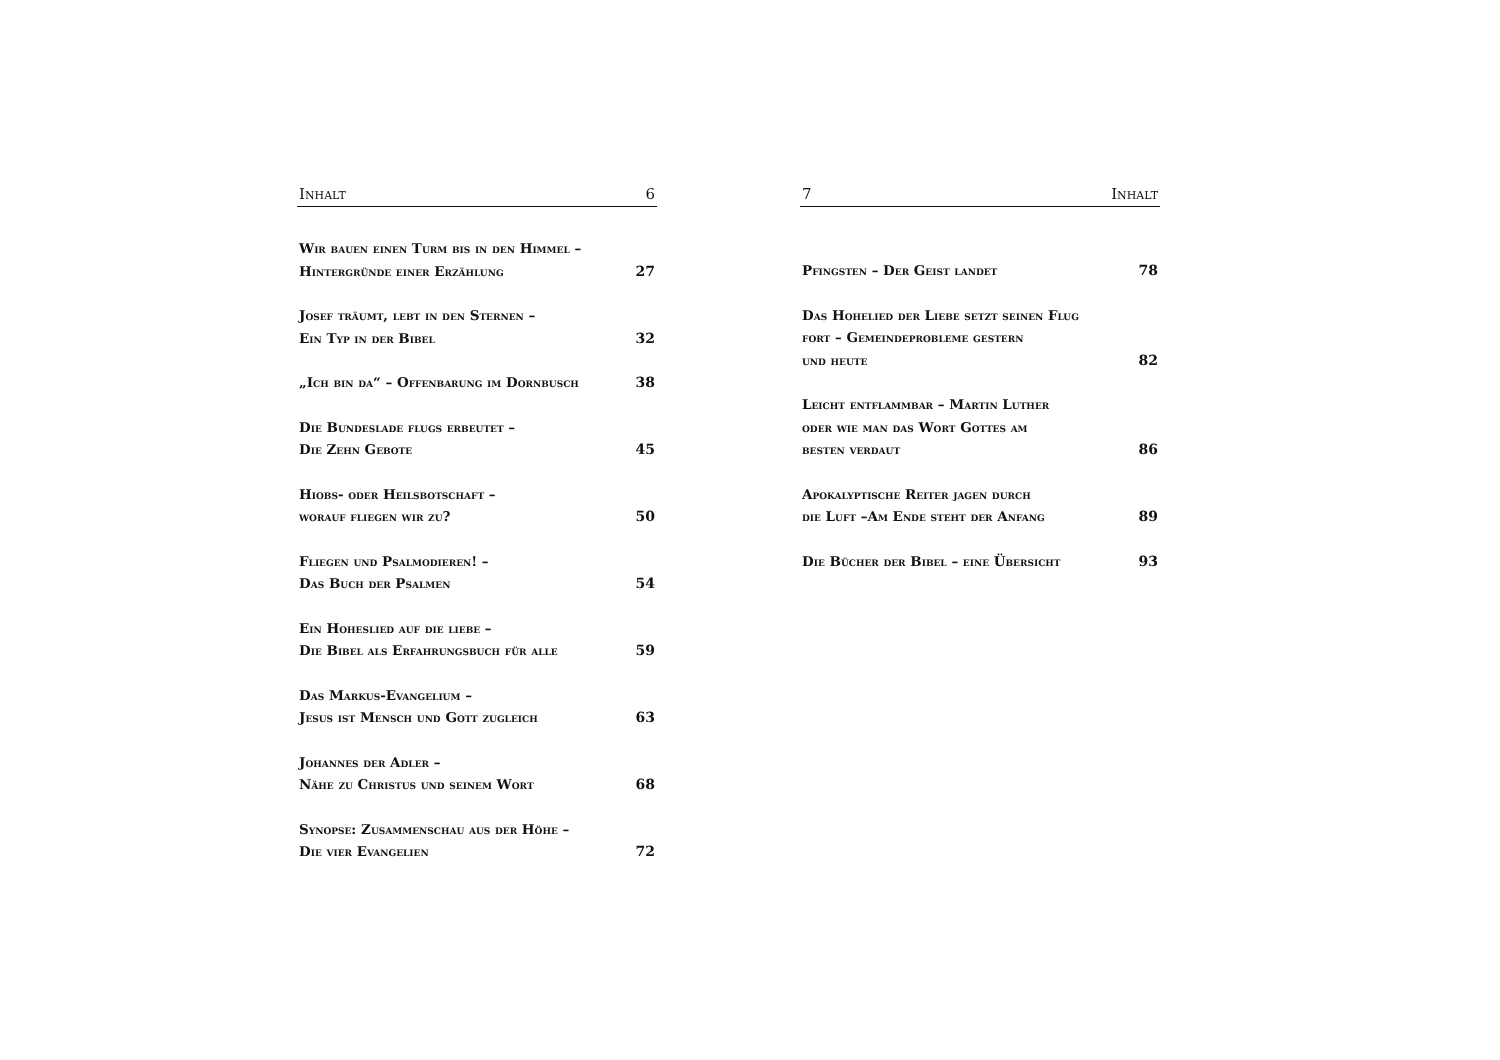Inhalt 6
Wir bauen einen Turm bis in den Himmel –
Hintergründe einer Erzählung
27
Josef träumt, lebt in den Sternen –
Ein Typ in der Bibel
32
„Ich bin da“ – Offenbarung im Dornbusch
38
Die Bundeslade flugs erbeutet –
Die Zehn Gebote
45
Hiobs- oder Heilsbotschaft –
worauf fliegen wir zu?
50
Fliegen und Psalmodieren! –
Das Buch der Psalmen
54
Ein Hoheslied auf die liebe –
Die Bibel als Erfahrungsbuch für alle
59
Das Markus-Evangelium –
Jesus ist Mensch und Gott zugleich
63
Johannes der Adler –
Nähe zu Christus und seinem Wort
68
Synopse: Zusammenschau aus der Höhe –
Die vier Evangelien
72
7 Inhalt
Pfingsten – Der Geist landet
78
Das Hohelied der Liebe setzt seinen Flug
fort – Gemeindeprobleme gestern
und heute
82
Leicht entflammbar – Martin Luther
oder wie man das Wort Gottes am
besten verdaut
86
Apokalyptische Reiter jagen durch
die Luft –Am Ende steht der Anfang
89
Die Bücher der Bibel – eine Übersicht
93